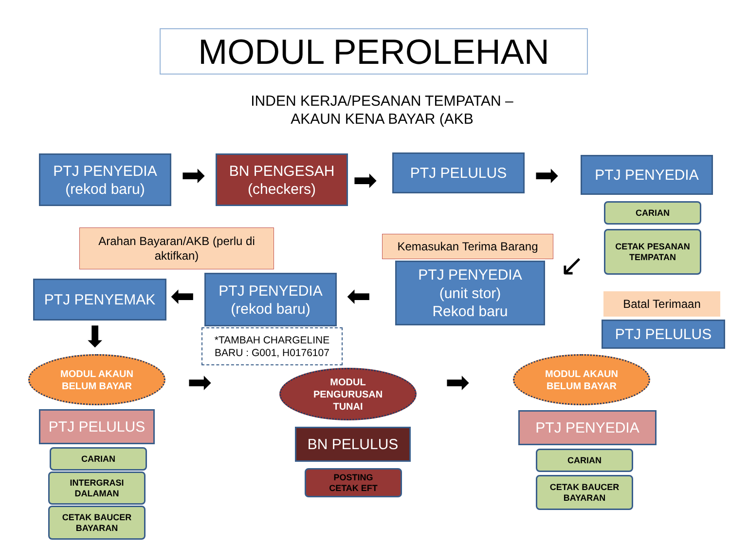MODUL PEROLEHAN
INDEN KERJA/PESANAN TEMPATAN –
AKAUN KENA BAYAR (AKB
PTJ PENYEDIA
(rekod baru)
➡
BN PENGESAH
(checkers)
➡
PTJ PELULUS ➡ PTJ PENYEDIA
CARIAN
CETAK PESANAN
TEMPATAN
Arahan Bayaran/AKB (perlu di aktifkan)
Kemasukan Terima Barang
PTJ PENYEDIA
(unit stor)
Rekod baru
↙
Batal Terimaan
PTJ PELULUS
PTJ PENYEMAK ⬅
PTJ PENYEDIA
(rekod baru)
⬅
*TAMBAH CHARGELINE BARU : G001, H0176107
⬇
MODUL AKAUN
BELUM BAYAR
➡
MODUL
PENGURUSAN
TUNAI
➡
MODUL AKAUN
BELUM BAYAR
PTJ PELULUS
CARIAN
INTERGRASI
DALAMAN
CETAK BAUCER
BAYARAN
BN PELULUS
POSTING
CETAK EFT
PTJ PENYEDIA
CARIAN
CETAK BAUCER
BAYARAN